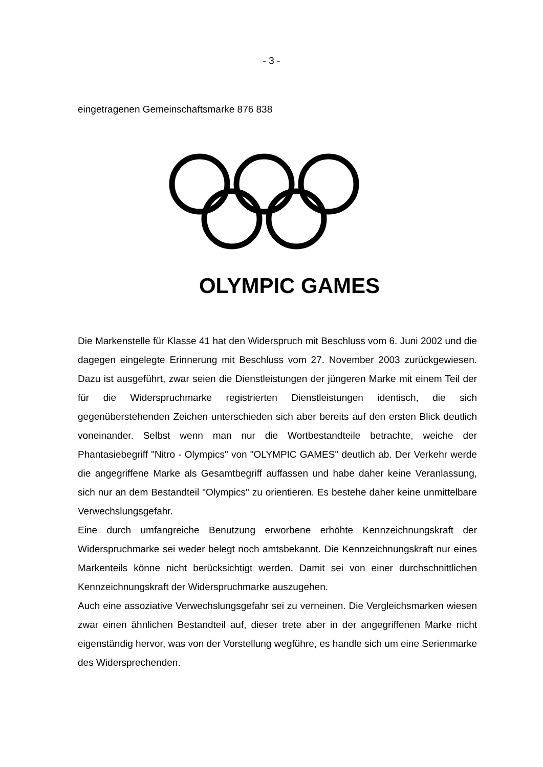- 3 -
eingetragenen Gemeinschaftsmarke 876 838
OLYMPIC GAMES
Die Markenstelle für Klasse 41 hat den Widerspruch mit Beschluss vom 6. Juni 2002 und die dagegen eingelegte Erinnerung mit Beschluss vom 27. November 2003 zurückgewiesen. Dazu ist ausgeführt, zwar seien die Dienstleistungen der jüngeren Marke mit einem Teil der für die Widerspruchmarke registrierten Dienstleistungen identisch, die sich gegenüberstehenden Zeichen unterschieden sich aber bereits auf den ersten Blick deutlich voneinander. Selbst wenn man nur die Wortbestandteile betrachte, weiche der Phantasiebegriff "Nitro - Olympics" von "OLYMPIC GAMES" deutlich ab. Der Verkehr werde die angegriffene Marke als Gesamtbegriff auffassen und habe daher keine Veranlassung, sich nur an dem Bestandteil "Olympics" zu orientieren. Es bestehe daher keine unmittelbare Verwechslungsgefahr.
Eine durch umfangreiche Benutzung erworbene erhöhte Kennzeichnungskraft der Widerspruchmarke sei weder belegt noch amtsbekannt. Die Kennzeichnungskraft nur eines Markenteils könne nicht berücksichtigt werden. Damit sei von einer durchschnittlichen Kennzeichnungskraft der Widerspruchmarke auszugehen.
Auch eine assoziative Verwechslungsgefahr sei zu verneinen. Die Vergleichsmarken wiesen zwar einen ähnlichen Bestandteil auf, dieser trete aber in der angegriffenen Marke nicht eigenständig hervor, was von der Vorstellung wegführe, es handle sich um eine Serienmarke des Widersprechenden.